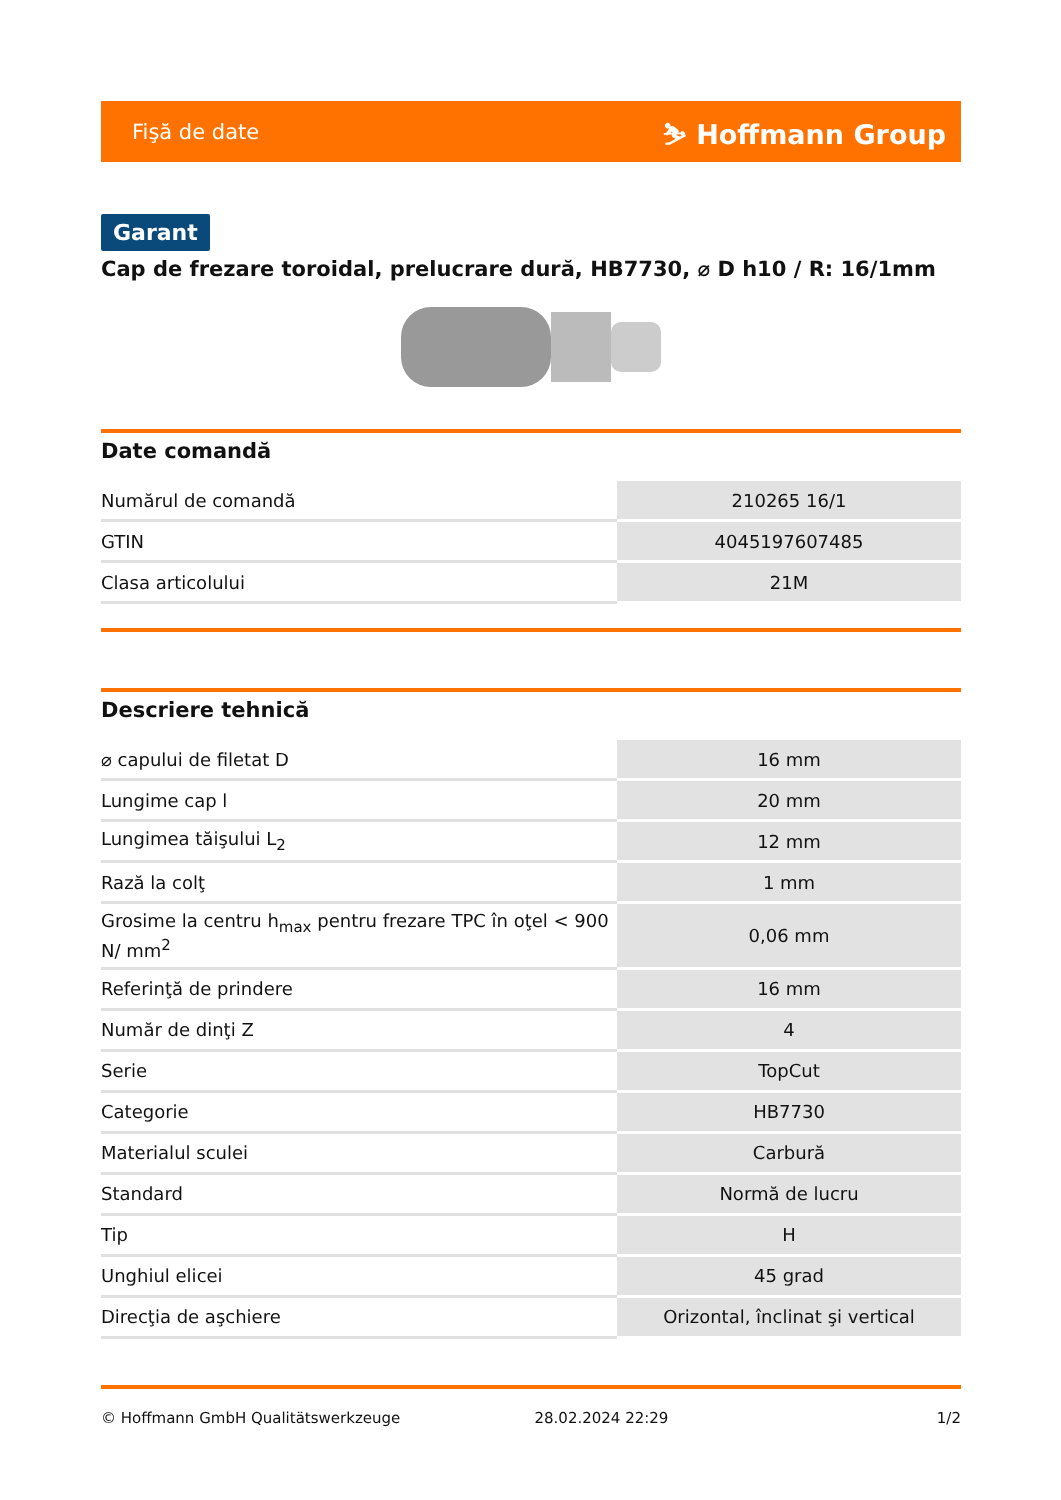Fişă de date ⛷ Hoffmann Group
Garant
Cap de frezare toroidal, prelucrare dură, HB7730, ⌀ D h10 / R: 16/1mm
Date comandă
| Numărul de comandă | 210265 16/1 |
| GTIN | 4045197607485 |
| Clasa articolului | 21M |
Descriere tehnică
| ⌀ capului de filetat D | 16 mm |
| Lungime cap l | 20 mm |
| Lungimea tăişului L<sub>2</sub> | 12 mm |
| Rază la colţ | 1 mm |
| Grosime la centru h<sub>max</sub> pentru frezare TPC în oţel < 900 N/ mm<sup>2</sup> | 0,06 mm |
| Referinţă de prindere | 16 mm |
| Număr de dinţi Z | 4 |
| Serie | TopCut |
| Categorie | HB7730 |
| Materialul sculei | Carbură |
| Standard | Normă de lucru |
| Tip | H |
| Unghiul elicei | 45 grad |
| Direcţia de aşchiere | Orizontal, înclinat şi vertical |
© Hoffmann GmbH Qualitätswerkzeuge 28.02.2024 22:29 1/2